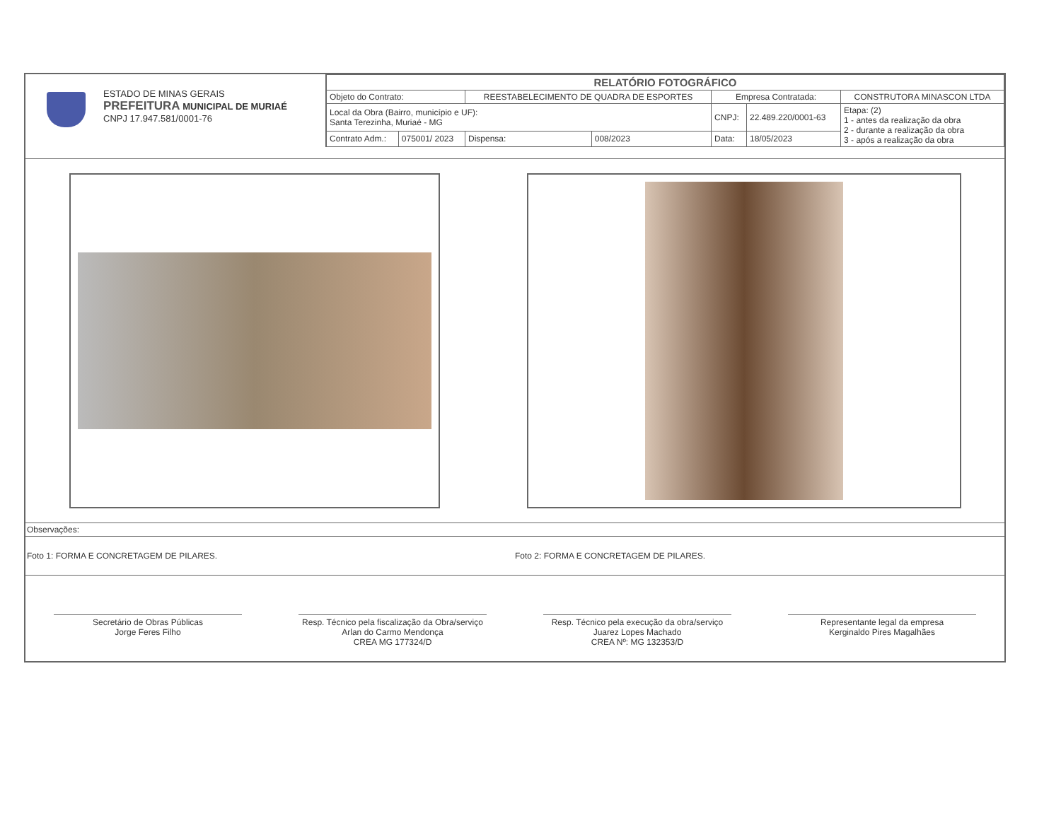ESTADO DE MINAS GERAIS
PREFEITURA MUNICIPAL DE MURIAÉ
CNPJ 17.947.581/0001-76
| RELATÓRIO FOTOGRÁFICO | | | | | | |
| Objeto do Contrato: | | REESTABELECIMENTO DE QUADRA DE ESPORTES | | Empresa Contratada: | | CONSTRUTORA MINASCON LTDA |
| Local da Obra (Bairro, município e UF): Santa Terezinha, Muriaé - MG | | | | CNPJ: | 22.489.220/0001-63 | Etapa: (2) 1 - antes da realização da obra 2 - durante a realização da obra 3 - após a realização da obra |
| Contrato Adm.: | 075001/ 2023 | Dispensa: | 008/2023 | Data: | 18/05/2023 | |
Observações:
Foto 1: FORMA E CONCRETAGEM DE PILARES.
Foto 2: FORMA E CONCRETAGEM DE PILARES.
Secretário de Obras Públicas
Jorge Feres Filho
Resp. Técnico pela fiscalização da Obra/serviço
Arlan do Carmo Mendonça
CREA MG 177324/D
Resp. Técnico pela execução da obra/serviço
Juarez Lopes Machado
CREA Nº: MG 132353/D
Representante legal da empresa
Kerginaldo Pires Magalhães